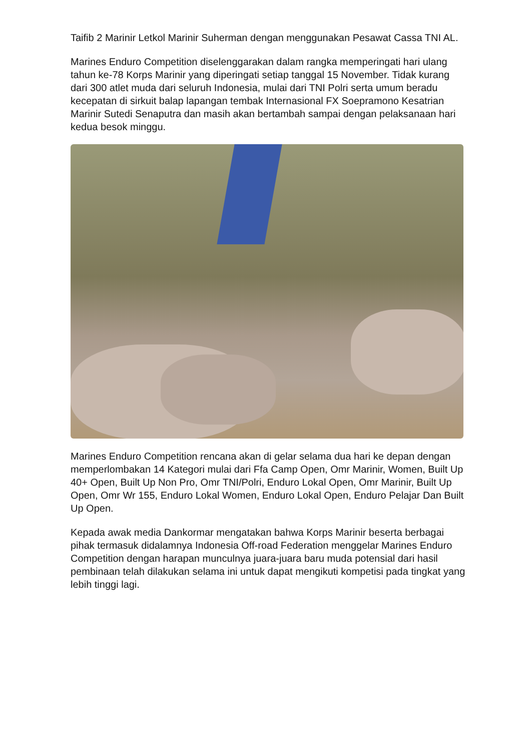Taifib 2 Marinir Letkol Marinir Suherman dengan menggunakan Pesawat Cassa TNI AL.
Marines Enduro Competition diselenggarakan dalam rangka memperingati hari ulang tahun ke-78 Korps Marinir yang diperingati setiap tanggal 15 November. Tidak kurang dari 300 atlet muda dari seluruh Indonesia, mulai dari TNI Polri serta umum beradu kecepatan di sirkuit balap lapangan tembak Internasional FX Soepramono Kesatrian Marinir Sutedi Senaputra dan masih akan bertambah sampai dengan pelaksanaan hari kedua besok minggu.
Marines Enduro Competition rencana akan di gelar selama dua hari ke depan dengan memperlombakan 14 Kategori mulai dari Ffa Camp Open, Omr Marinir, Women, Built Up 40+ Open, Built Up Non Pro, Omr TNI/Polri, Enduro Lokal Open, Omr Marinir, Built Up Open, Omr Wr 155, Enduro Lokal Women, Enduro Lokal Open, Enduro Pelajar Dan Built Up Open.
Kepada awak media Dankormar mengatakan bahwa Korps Marinir beserta berbagai pihak termasuk didalamnya Indonesia Off-road Federation menggelar Marines Enduro Competition dengan harapan munculnya juara-juara baru muda potensial dari hasil pembinaan telah dilakukan selama ini untuk dapat mengikuti kompetisi pada tingkat yang lebih tinggi lagi.